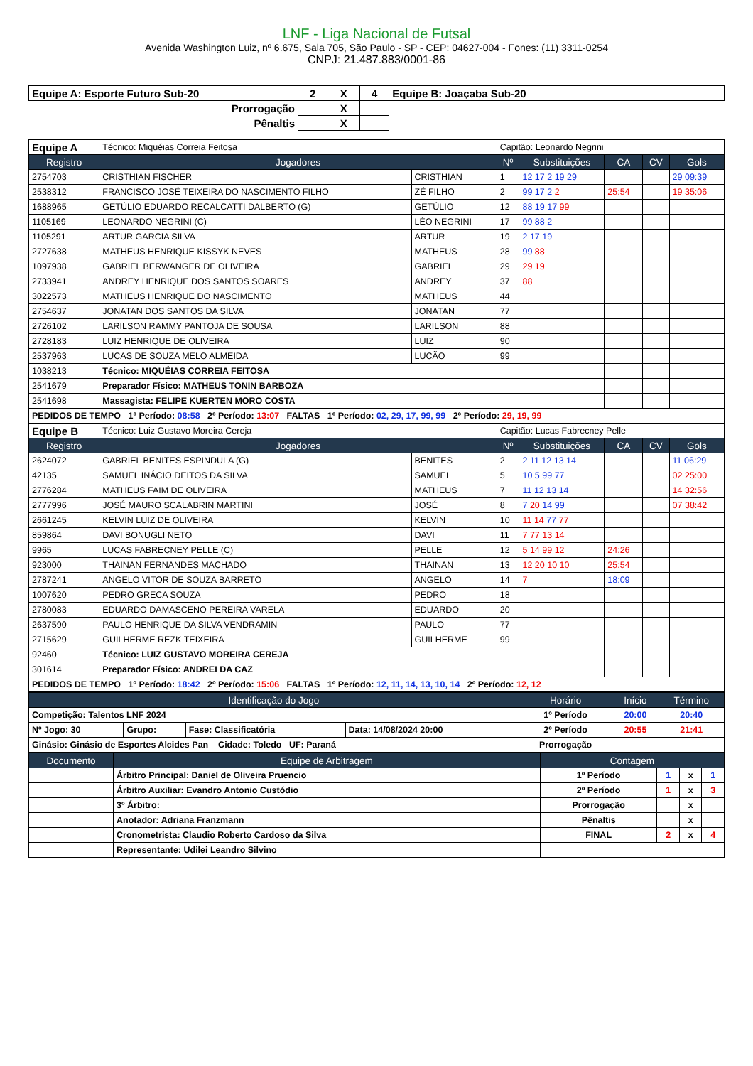LNF - Liga Nacional de Futsal
Avenida Washington Luiz, nº 6.675, Sala 705, São Paulo - SP - CEP: 04627-004 - Fones: (11) 3311-0254
CNPJ: 21.487.883/0001-86
| Equipe A: Esporte Futuro Sub-20 | 2 | X | 4 | Equipe B: Joaçaba Sub-20 |
| Prorrogação | | X | | |
| Pênaltis | | X | | |
| Equipe A | Técnico: Miquéias Correia Feitosa | | Capitão: Leonardo Negrini | | | | |
| Registro | Jogadores | | Nº | Substituições | CA | CV | Gols |
| 2754703 | CRISTHIAN FISCHER | CRISTHIAN | 1 | 12 17 2 19 29 | | | 29 09:39 |
| 2538312 | FRANCISCO JOSÉ TEIXEIRA DO NASCIMENTO FILHO | ZÉ FILHO | 2 | 99 17 2 2 | 25:54 | | 19 35:06 |
| 1688965 | GETÚLIO EDUARDO RECALCATTI DALBERTO (G) | GETÚLIO | 12 | 88 19 17 99 | | | |
| 1105169 | LEONARDO NEGRINI (C) | LÉO NEGRINI | 17 | 99 88 2 | | | |
| 1105291 | ARTUR GARCIA SILVA | ARTUR | 19 | 2 17 19 | | | |
| 2727638 | MATHEUS HENRIQUE KISSYK NEVES | MATHEUS | 28 | 99 88 | | | |
| 1097938 | GABRIEL BERWANGER DE OLIVEIRA | GABRIEL | 29 | 29 19 | | | |
| 2733941 | ANDREY HENRIQUE DOS SANTOS SOARES | ANDREY | 37 | 88 | | | |
| 3022573 | MATHEUS HENRIQUE DO NASCIMENTO | MATHEUS | 44 | | | | |
| 2754637 | JONATAN DOS SANTOS DA SILVA | JONATAN | 77 | | | | |
| 2726102 | LARILSON RAMMY PANTOJA DE SOUSA | LARILSON | 88 | | | | |
| 2728183 | LUIZ HENRIQUE DE OLIVEIRA | LUIZ | 90 | | | | |
| 2537963 | LUCAS DE SOUZA MELO ALMEIDA | LUCÃO | 99 | | | | |
| 1038213 | Técnico: MIQUÉIAS CORREIA FEITOSA | | | | | | |
| 2541679 | Preparador Físico: MATHEUS TONIN BARBOZA | | | | | | |
| 2541698 | Massagista: FELIPE KUERTEN MORO COSTA | | | | | | |
| PEDIDOS DE TEMPO 1º Período: 08:58 2º Período: 13:07 FALTAS 1º Período: 02, 29, 17, 99, 99 2º Período: 29, 19, 99 | | | | | | | |
| Equipe B | Técnico: Luiz Gustavo Moreira Cereja | | Capitão: Lucas Fabrecney Pelle | | | | |
| Registro | Jogadores | | Nº | Substituições | CA | CV | Gols |
| 2624072 | GABRIEL BENITES ESPINDULA (G) | BENITES | 2 | 2 11 12 13 14 | | | 11 06:29 |
| 42135 | SAMUEL INÁCIO DEITOS DA SILVA | SAMUEL | 5 | 10 5 99 77 | | | 02 25:00 |
| 2776284 | MATHEUS FAIM DE OLIVEIRA | MATHEUS | 7 | 11 12 13 14 | | | 14 32:56 |
| 2777996 | JOSÉ MAURO SCALABRIN MARTINI | JOSÉ | 8 | 7 20 14 99 | | | 07 38:42 |
| 2661245 | KELVIN LUIZ DE OLIVEIRA | KELVIN | 10 | 11 14 77 77 | | | |
| 859864 | DAVI BONUGLI NETO | DAVI | 11 | 7 77 13 14 | | | |
| 9965 | LUCAS FABRECNEY PELLE (C) | PELLE | 12 | 5 14 99 12 | 24:26 | | |
| 923000 | THAINAN FERNANDES MACHADO | THAINAN | 13 | 12 20 10 10 | 25:54 | | |
| 2787241 | ANGELO VITOR DE SOUZA BARRETO | ANGELO | 14 | 7 | 18:09 | | |
| 1007620 | PEDRO GRECA SOUZA | PEDRO | 18 | | | | |
| 2780083 | EDUARDO DAMASCENO PEREIRA VARELA | EDUARDO | 20 | | | | |
| 2637590 | PAULO HENRIQUE DA SILVA VENDRAMIN | PAULO | 77 | | | | |
| 2715629 | GUILHERME REZK TEIXEIRA | GUILHERME | 99 | | | | |
| 92460 | Técnico: LUIZ GUSTAVO MOREIRA CEREJA | | | | | | |
| 301614 | Preparador Físico: ANDREI DA CAZ | | | | | | |
| PEDIDOS DE TEMPO 1º Período: 18:42 2º Período: 15:06 FALTAS 1º Período: 12, 11, 14, 13, 10, 14 2º Período: 12, 12 | | | | | | | |
| Identificação do Jogo | | | | Horário | Início | Término |
| --- | --- | --- | --- | --- | --- | --- |
| Competição: Talentos LNF 2024 | | | | 1º Período | 20:00 | 20:40 |
| Nº Jogo: 30 | Grupo: | Fase: Classificatória | Data: 14/08/2024 20:00 | 2º Período | 20:55 | 21:41 |
| Ginásio: Ginásio de Esportes Alcides Pan Cidade: Toledo UF: Paraná | | | | Prorrogação | | |
| Documento | Equipe de Arbitragem | Contagem | | | |
| --- | --- | --- | --- | --- | --- |
| | Árbitro Principal: Daniel de Oliveira Pruencio | 1º Período | 1 | x | 1 |
| | Árbitro Auxiliar: Evandro Antonio Custódio | 2º Período | 1 | x | 3 |
| | 3º Árbitro: | Prorrogação | | x | |
| | Anotador: Adriana Franzmann | Pênaltis | | x | |
| | Cronometrista: Claudio Roberto Cardoso da Silva | FINAL | 2 | x | 4 |
| | Representante: Udilei Leandro Silvino | | | | |